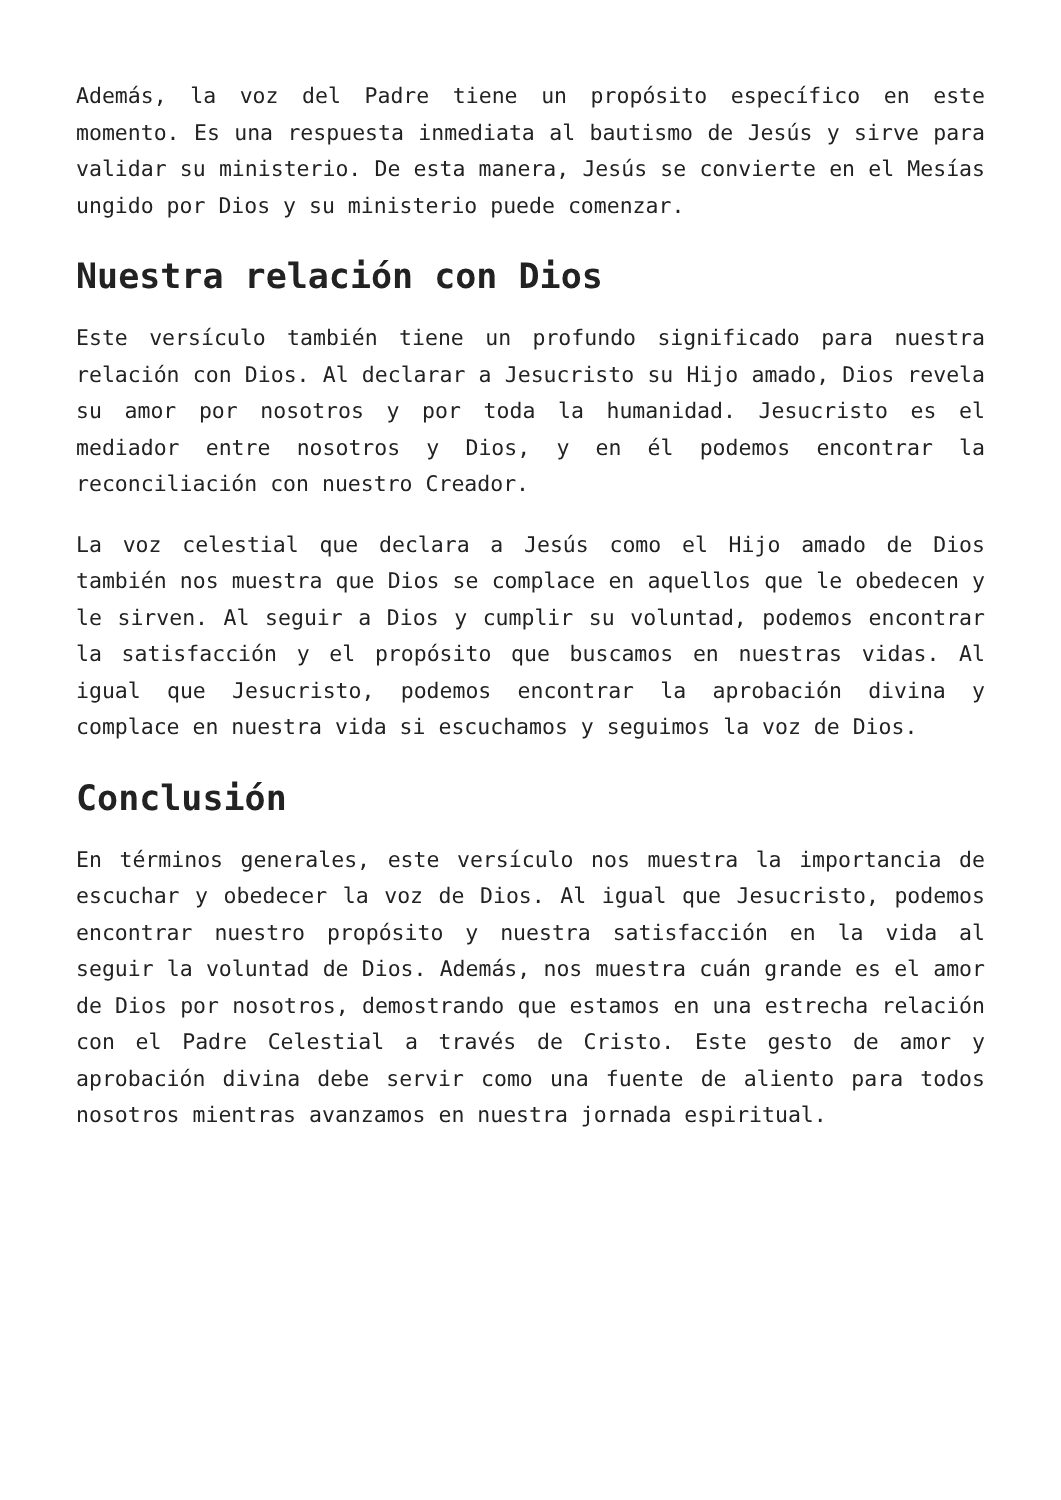Además, la voz del Padre tiene un propósito específico en este momento. Es una respuesta inmediata al bautismo de Jesús y sirve para validar su ministerio. De esta manera, Jesús se convierte en el Mesías ungido por Dios y su ministerio puede comenzar.
Nuestra relación con Dios
Este versículo también tiene un profundo significado para nuestra relación con Dios. Al declarar a Jesucristo su Hijo amado, Dios revela su amor por nosotros y por toda la humanidad. Jesucristo es el mediador entre nosotros y Dios, y en él podemos encontrar la reconciliación con nuestro Creador.
La voz celestial que declara a Jesús como el Hijo amado de Dios también nos muestra que Dios se complace en aquellos que le obedecen y le sirven. Al seguir a Dios y cumplir su voluntad, podemos encontrar la satisfacción y el propósito que buscamos en nuestras vidas. Al igual que Jesucristo, podemos encontrar la aprobación divina y complace en nuestra vida si escuchamos y seguimos la voz de Dios.
Conclusión
En términos generales, este versículo nos muestra la importancia de escuchar y obedecer la voz de Dios. Al igual que Jesucristo, podemos encontrar nuestro propósito y nuestra satisfacción en la vida al seguir la voluntad de Dios. Además, nos muestra cuán grande es el amor de Dios por nosotros, demostrando que estamos en una estrecha relación con el Padre Celestial a través de Cristo. Este gesto de amor y aprobación divina debe servir como una fuente de aliento para todos nosotros mientras avanzamos en nuestra jornada espiritual.